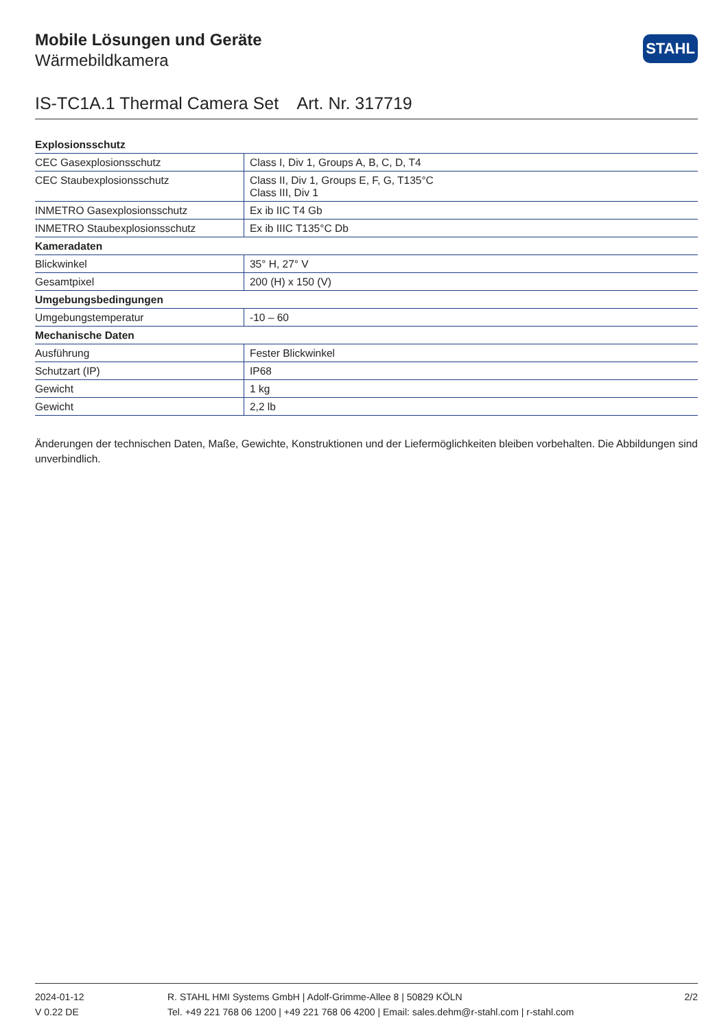Mobile Lösungen und Geräte
Wärmebildkamera
STAHL
IS-TC1A.1 Thermal Camera Set Art. Nr. 317719
| Explosionsschutz | |
| --- | --- |
| CEC Gasexplosionsschutz | Class I, Div 1, Groups A, B, C, D, T4 |
| CEC Staubexplosionsschutz | Class II, Div 1, Groups E, F, G, T135°C Class III, Div 1 |
| INMETRO Gasexplosionsschutz | Ex ib IIC T4 Gb |
| INMETRO Staubexplosionsschutz | Ex ib IIIC T135°C Db |
| Kameradaten | |
| Blickwinkel | 35° H, 27° V |
| Gesamtpixel | 200 (H) x 150 (V) |
| Umgebungsbedingungen | |
| Umgebungstemperatur | -10 – 60 |
| Mechanische Daten | |
| Ausführung | Fester Blickwinkel |
| Schutzart (IP) | IP68 |
| Gewicht | 1 kg |
| Gewicht | 2,2 lb |
Änderungen der technischen Daten, Maße, Gewichte, Konstruktionen und der Liefermöglichkeiten bleiben vorbehalten. Die Abbildungen sind unverbindlich.
2024-01-12
V 0.22 DE
R. STAHL HMI Systems GmbH | Adolf-Grimme-Allee 8 | 50829 KÖLN
Tel. +49 221 768 06 1200 | +49 221 768 06 4200 | Email: sales.dehm@r-stahl.com | r-stahl.com
2/2